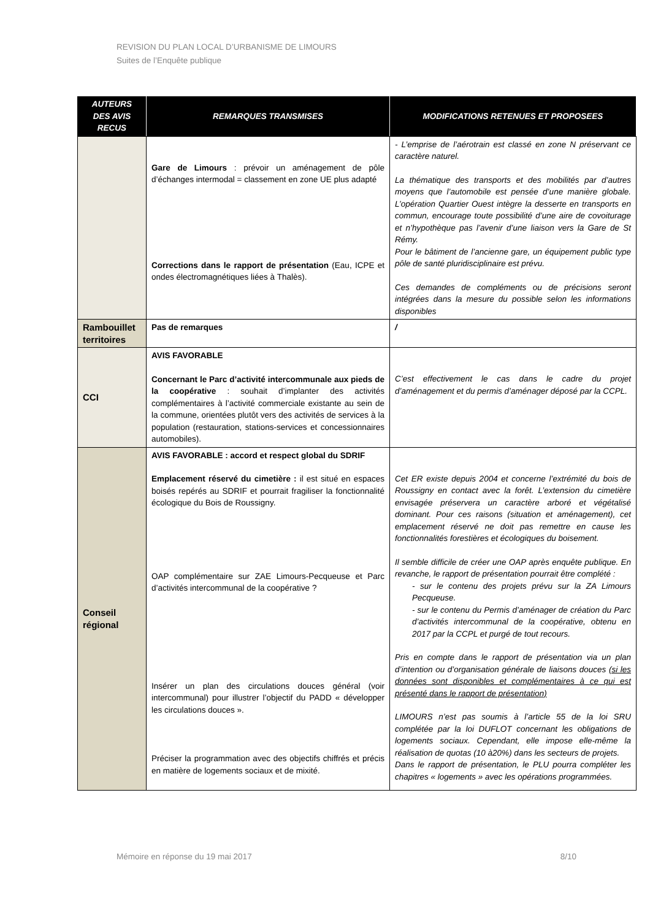REVISION DU PLAN LOCAL D’URBANISME DE LIMOURS
Suites de l’Enquête publique
| AUTEURS DES AVIS RECUS | REMARQUES TRANSMISES | MODIFICATIONS RETENUES ET PROPOSEES |
| --- | --- | --- |
| | Gare de Limours : prévoir un aménagement de pôle d’échanges intermodal = classement en zone UE plus adapté Corrections dans le rapport de présentation (Eau, ICPE et ondes électromagnétiques liées à Thalès). | - L’emprise de l’aérotrain est classé en zone N préservant ce caractère naturel. La thématique des transports et des mobilités par d’autres moyens que l’automobile est pensée d’une manière globale. L’opération Quartier Ouest intègre la desserte en transports en commun, encourage toute possibilité d’une aire de covoiturage et n’hypothèque pas l’avenir d’une liaison vers la Gare de St Rémy. Pour le bâtiment de l’ancienne gare, un équipement public type pôle de santé pluridisciplinaire est prévu. Ces demandes de compléments ou de précisions seront intégrées dans la mesure du possible selon les informations disponibles |
| Rambouillet territoires | Pas de remarques | / |
| CCI | AVIS FAVORABLE Concernant le Parc d’activité intercommunale aux pieds de la coopérative : souhait d’implanter des activités complémentaires à l’activité commerciale existante au sein de la commune, orientées plutôt vers des activités de services à la population (restauration, stations-services et concessionnaires automobiles). | C’est effectivement le cas dans le cadre du projet d’aménagement et du permis d’aménager déposé par la CCPL. |
| Conseil régional | AVIS FAVORABLE : accord et respect global du SDRIF Emplacement réservé du cimetière : il est situé en espaces boisés repérés au SDRIF et pourrait fragiliser la fonctionnalité écologique du Bois de Roussigny. OAP complémentaire sur ZAE Limours-Pecqueuse et Parc d’activités intercommunal de la coopérative ? Insérer un plan des circulations douces général (voir intercommunal) pour illustrer l’objectif du PADD « développer les circulations douces ». Préciser la programmation avec des objectifs chiffrés et précis en matière de logements sociaux et de mixité. | Cet ER existe depuis 2004 et concerne l’extrémité du bois de Roussigny en contact avec la forêt. L’extension du cimetière envisagée préservera un caractère arboré et végétalisé dominant. Pour ces raisons (situation et aménagement), cet emplacement réservé ne doit pas remettre en cause les fonctionnalités forestières et écologiques du boisement. Il semble difficile de créer une OAP après enquête publique. En revanche, le rapport de présentation pourrait être complété : - sur le contenu des projets prévu sur la ZA Limours Pecqueuse. - sur le contenu du Permis d’aménager de création du Parc d’activités intercommunal de la coopérative, obtenu en 2017 par la CCPL et purgé de tout recours. Pris en compte dans le rapport de présentation via un plan d’intention ou d’organisation générale de liaisons douces (si les données sont disponibles et complémentaires à ce qui est présenté dans le rapport de présentation) LIMOURS n’est pas soumis à l’article 55 de la loi SRU complétée par la loi DUFLOT concernant les obligations de logements sociaux. Cependant, elle impose elle-même la réalisation de quotas (10 à20%) dans les secteurs de projets. Dans le rapport de présentation, le PLU pourra compléter les chapitres « logements » avec les opérations programmées. |
Mémoire en réponse du 19 mai 2017 8/10